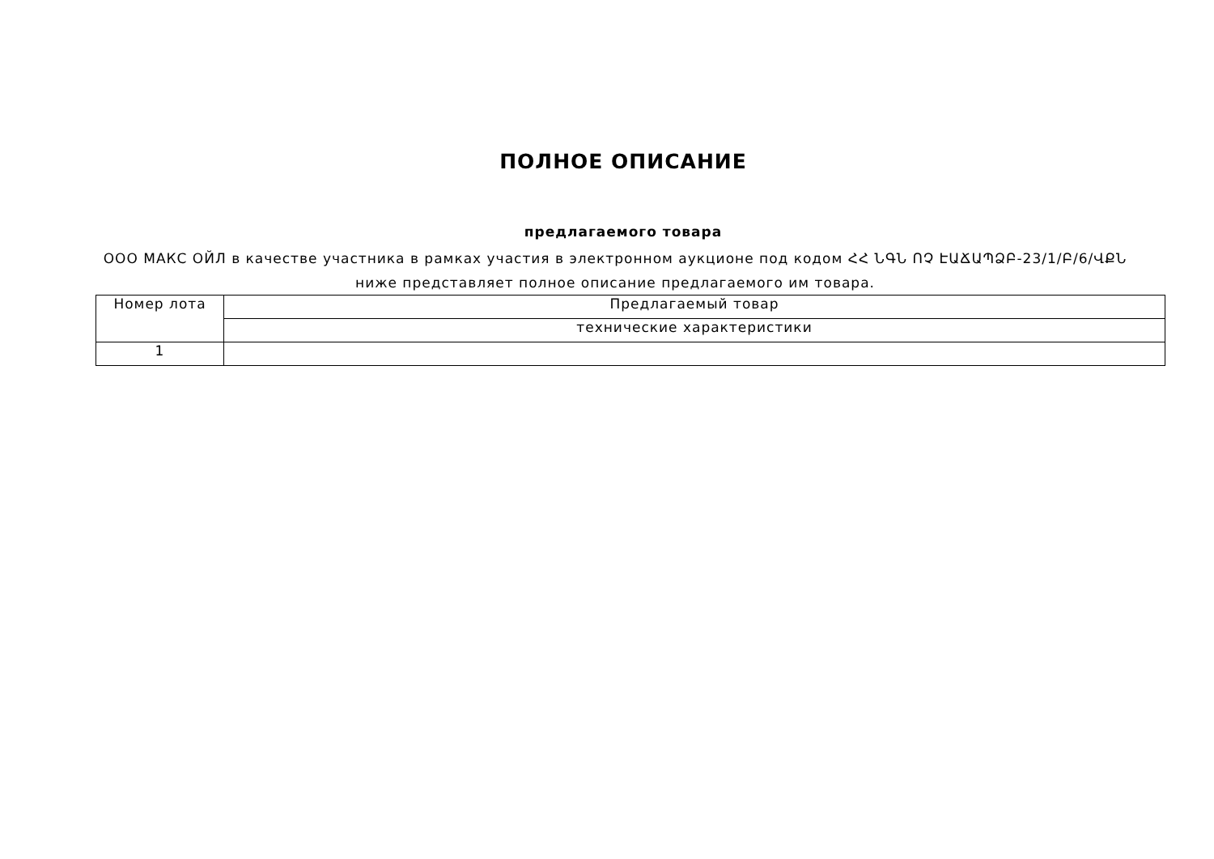ПОЛНОЕ ОПИСАНИЕ
предлагаемого товара
ООО МАКС ОЙЛ в качестве участника в рамках участия в электронном аукционе под кодом ՀՀ ՆԳՆ ՈՉ ԷԱՃԱՊՁԲ-23/1/Բ/6/ՎՔՆ ниже представляет полное описание предлагаемого им товара.
| Номер лота | Предлагаемый товар |
| | технические характеристики |
| 1 | |